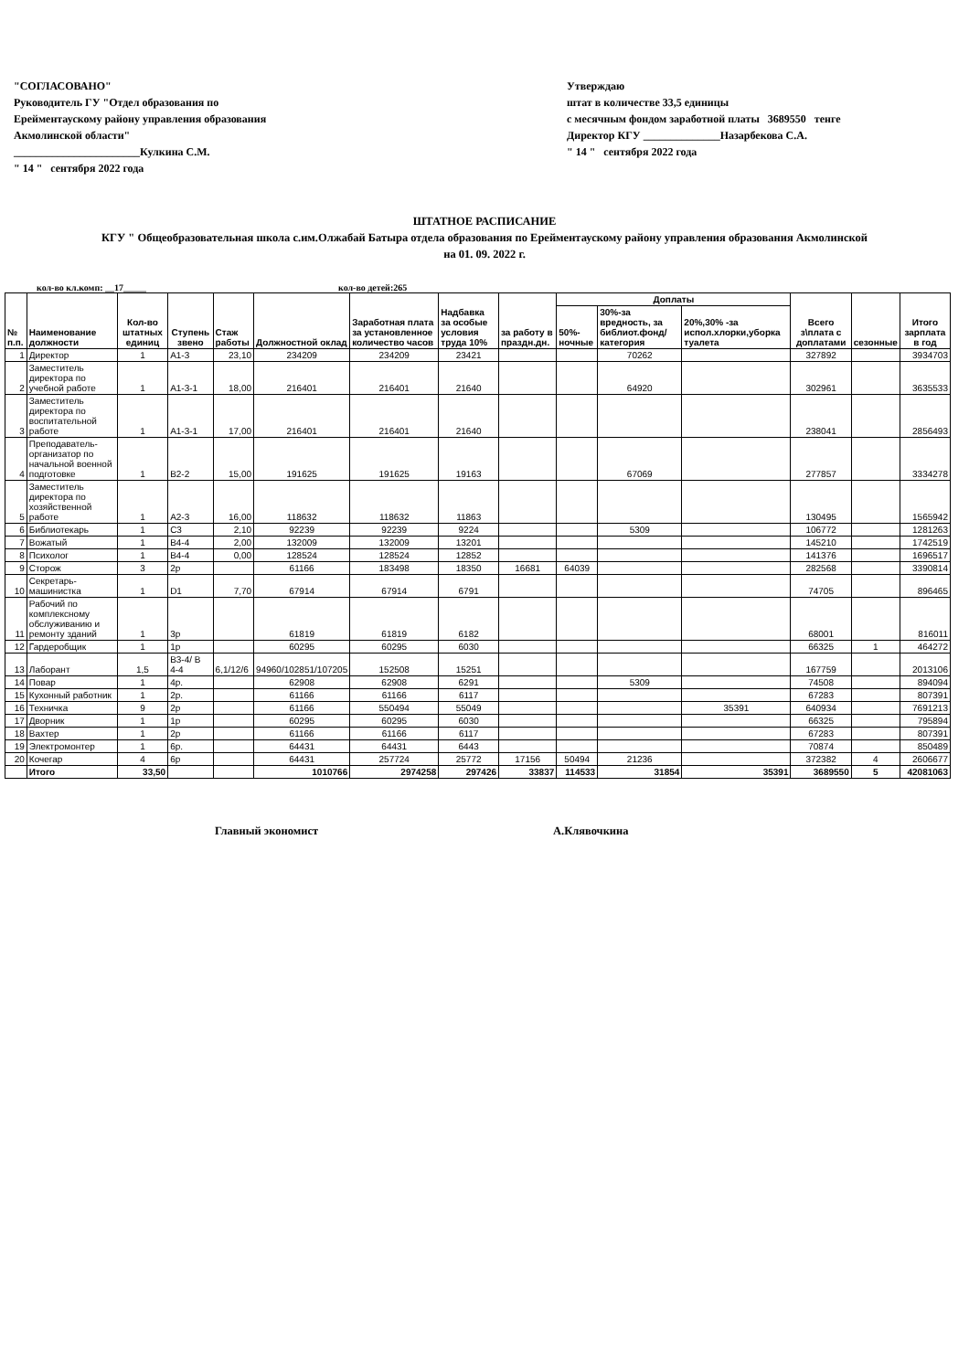"СОГЛАСОВАНО"
Руководитель ГУ "Отдел образования по Ерейментаускому району управления образования Акмолинской области"
_______________________Кулкина С.М.
" 14 " сентября 2022 года
Утверждаю
штат в количестве 33,5 единицы
с месячным фондом заработной платы 3689550 тенге
Директор КГУ ______________Назарбекова С.А.
" 14 " сентября 2022 года
ШТАТНОЕ РАСПИСАНИЕ
КГУ " Общеобразовательная школа с.им.Олжабай Батыра отдела образования по Ерейментаускому району управления образования Акмолинской
на 01. 09. 2022 г.
кол-во кл.комп: __17_____ кол-во детей:265
| № п.п. | Наименование должности | Кол-во штатных единиц | Ступень звено | Стаж работы | Должностной оклад | Заработная плата за установленное количество часов | Надбавка за особые условия труда 10% | за работу в праздн.дн. | Доплаты | | | Всего з\плата с доплатами | сезонные | Итого зарплата в год |
| --- | --- | --- | --- | --- | --- | --- | --- | --- | --- | --- | --- | --- | --- | --- |
| | | | | | | | | | 50%-ночные | 30%-за вредность, за библиот.фонд/ категория | 20%,30% -за испол.хлорки,уборка туалета | | | |
| 1 | Директор | 1 | А1-3 | 23,10 | 234209 | 234209 | 23421 | | | 70262 | | 327892 | | 3934703 |
| 2 | Заместитель директора по учебной работе | 1 | А1-3-1 | 18,00 | 216401 | 216401 | 21640 | | | 64920 | | 302961 | | 3635533 |
| 3 | Заместитель директора по воспитательной работе | 1 | А1-3-1 | 17,00 | 216401 | 216401 | 21640 | | | | | 238041 | | 2856493 |
| 4 | Преподаватель-организатор по начальной военной подготовке | 1 | В2-2 | 15,00 | 191625 | 191625 | 19163 | | | 67069 | | 277857 | | 3334278 |
| 5 | Заместитель директора по хозяйственной работе | 1 | А2-3 | 16,00 | 118632 | 118632 | 11863 | | | | | 130495 | | 1565942 |
| 6 | Библиотекарь | 1 | С3 | 2,10 | 92239 | 92239 | 9224 | | | 5309 | | 106772 | | 1281263 |
| 7 | Вожатый | 1 | В4-4 | 2,00 | 132009 | 132009 | 13201 | | | | | 145210 | | 1742519 |
| 8 | Психолог | 1 | В4-4 | 0,00 | 128524 | 128524 | 12852 | | | | | 141376 | | 1696517 |
| 9 | Сторож | 3 | 2р | | 61166 | 183498 | 18350 | 16681 | 64039 | | | 282568 | | 3390814 |
| 10 | Секретарь-машинистка | 1 | D1 | 7,70 | 67914 | 67914 | 6791 | | | | | 74705 | | 896465 |
| 11 | Рабочий по комплексному обслуживанию и ремонту зданий | 1 | 3р | | 61819 | 61819 | 6182 | | | | | 68001 | | 816011 |
| 12 | Гардеробщик | 1 | 1р | | 60295 | 60295 | 6030 | | | | | 66325 | 1 | 464272 |
| 13 | Лаборант | 1,5 | В3-4/ В 4-4 | 6,1/12/6 | 94960/102851/107205 | 152508 | 15251 | | | | | 167759 | | 2013106 |
| 14 | Повар | 1 | 4р. | | 62908 | 62908 | 6291 | | | 5309 | | 74508 | | 894094 |
| 15 | Кухонный работник | 1 | 2р. | | 61166 | 61166 | 6117 | | | | | 67283 | | 807391 |
| 16 | Техничка | 9 | 2р | | 61166 | 550494 | 55049 | | | | 35391 | 640934 | | 7691213 |
| 17 | Дворник | 1 | 1р | | 60295 | 60295 | 6030 | | | | | 66325 | | 795894 |
| 18 | Вахтер | 1 | 2р | | 61166 | 61166 | 6117 | | | | | 67283 | | 807391 |
| 19 | Электромонтер | 1 | 6р. | | 64431 | 64431 | 6443 | | | | | 70874 | | 850489 |
| 20 | Кочегар | 4 | 6р | | 64431 | 257724 | 25772 | 17156 | 50494 | 21236 | | 372382 | 4 | 2606677 |
| | Итого | 33,50 | | | 1010766 | 2974258 | 297426 | 33837 | 114533 | 31854 | 35391 | 3689550 | 5 | 42081063 |
Главный экономист А.Клявочкина